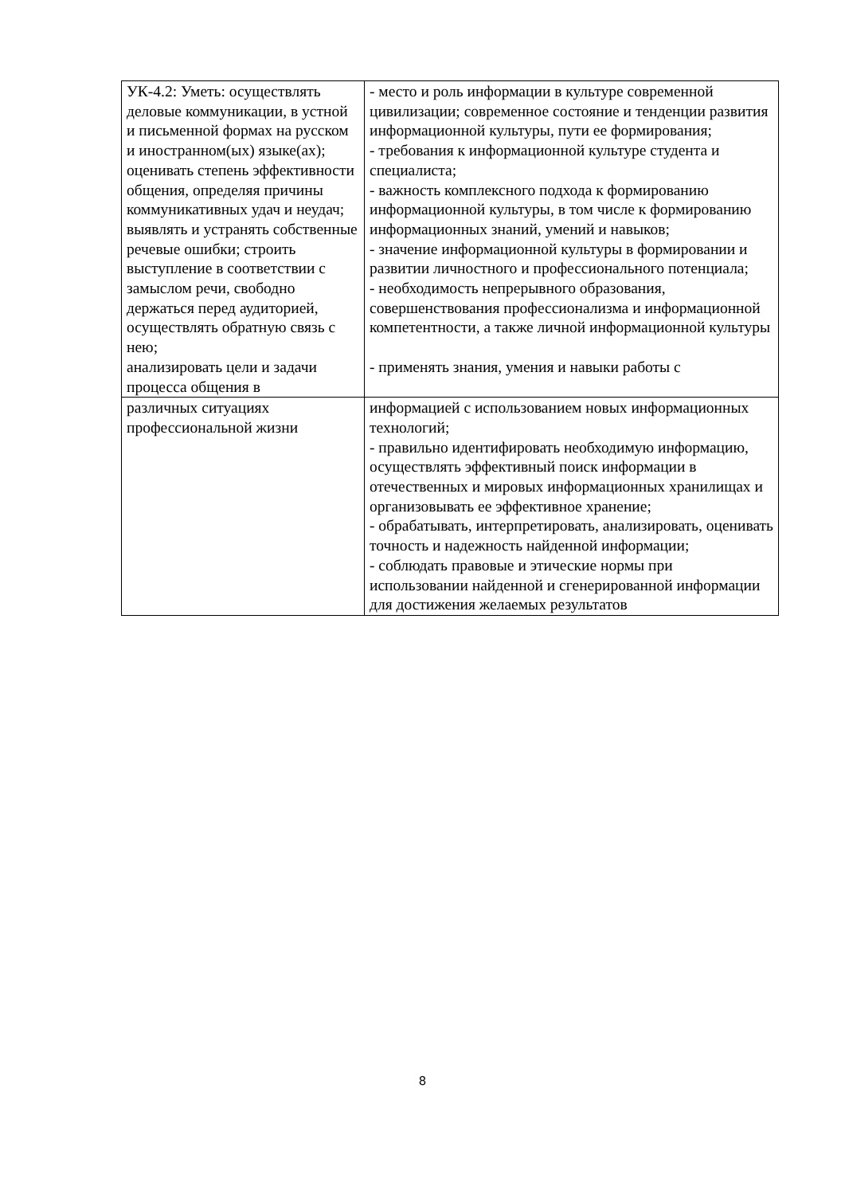| УК-4.2: Уметь: осуществлять деловые коммуникации, в устной и письменной формах на русском и иностранном(ых) языке(ах); оценивать степень эффективности общения, определяя причины коммуникативных удач и неудач; выявлять и устранять собственные речевые ошибки; строить выступление в соответствии с замыслом речи, свободно держаться перед аудиторией, осуществлять обратную связь с нею; анализировать цели и задачи процесса общения в | - место и роль информации в культуре современной цивилизации; современное состояние и тенденции развития информационной культуры, пути ее формирования; - требования к информационной культуре студента и специалиста; - важность комплексного подхода к формированию информационной культуры, в том числе к формированию информационных знаний, умений и навыков; - значение информационной культуры в формировании и развитии личностного и профессионального потенциала; - необходимость непрерывного образования, совершенствования профессионализма и информационной компетентности, а также личной информационной культуры - применять знания, умения и навыки работы с |
| различных ситуациях профессиональной жизни | информацией с использованием новых информационных технологий; - правильно идентифировать необходимую информацию, осуществлять эффективный поиск информации в отечественных и мировых информационных хранилищах и организовывать ее эффективное хранение; - обрабатывать, интерпретировать, анализировать, оценивать точность и надежность найденной информации; - соблюдать правовые и этические нормы при использовании найденной и сгенерированной информации для достижения желаемых результатов |
8